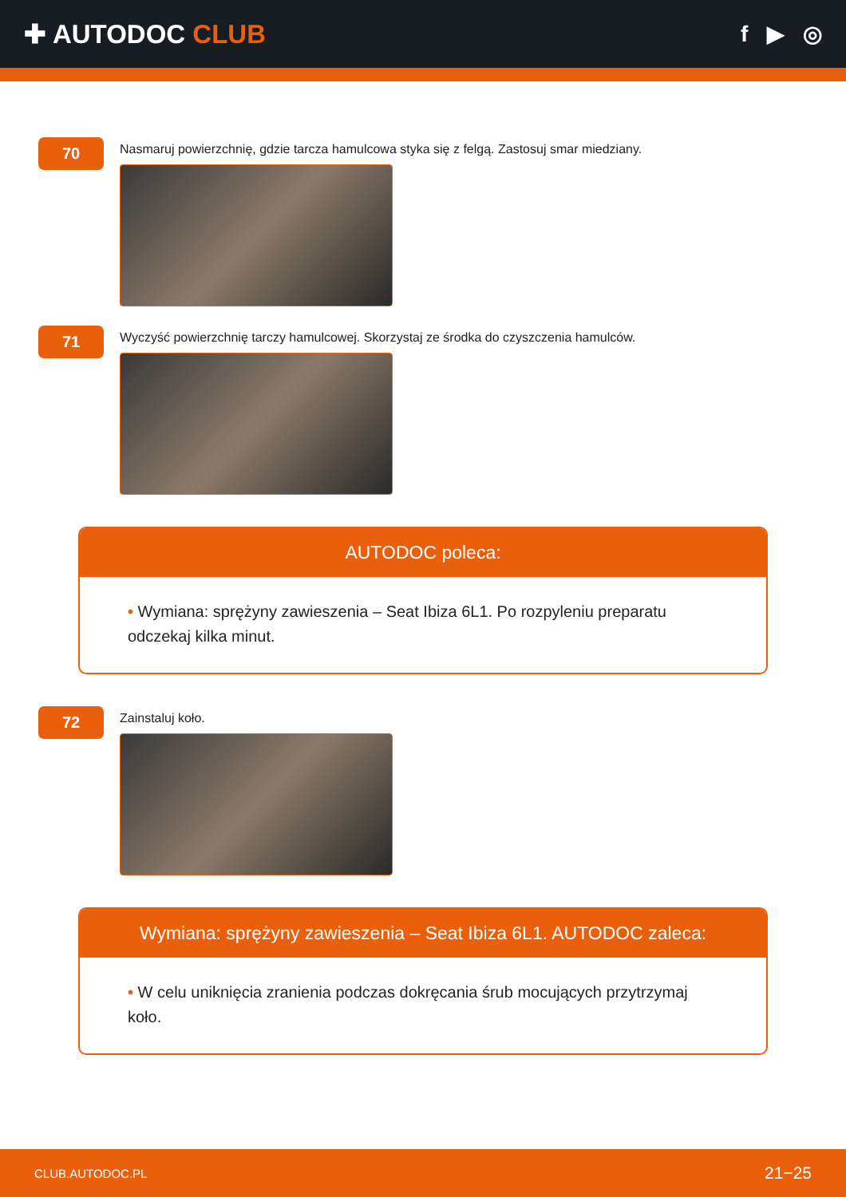✚ AUTODOC CLUB
f ▶ ◎
70
Nasmaruj powierzchnię, gdzie tarcza hamulcowa styka się z felgą. Zastosuj smar miedziany.
71
Wyczyść powierzchnię tarczy hamulcowej. Skorzystaj ze środka do czyszczenia hamulców.
AUTODOC poleca:
• Wymiana: sprężyny zawieszenia – Seat Ibiza 6L1. Po rozpyleniu preparatu odczekaj kilka minut.
72
Zainstaluj koło.
Wymiana: sprężyny zawieszenia – Seat Ibiza 6L1. AUTODOC zaleca:
• W celu uniknięcia zranienia podczas dokręcania śrub mocujących przytrzymaj koło.
CLUB.AUTODOC.PL 21−25